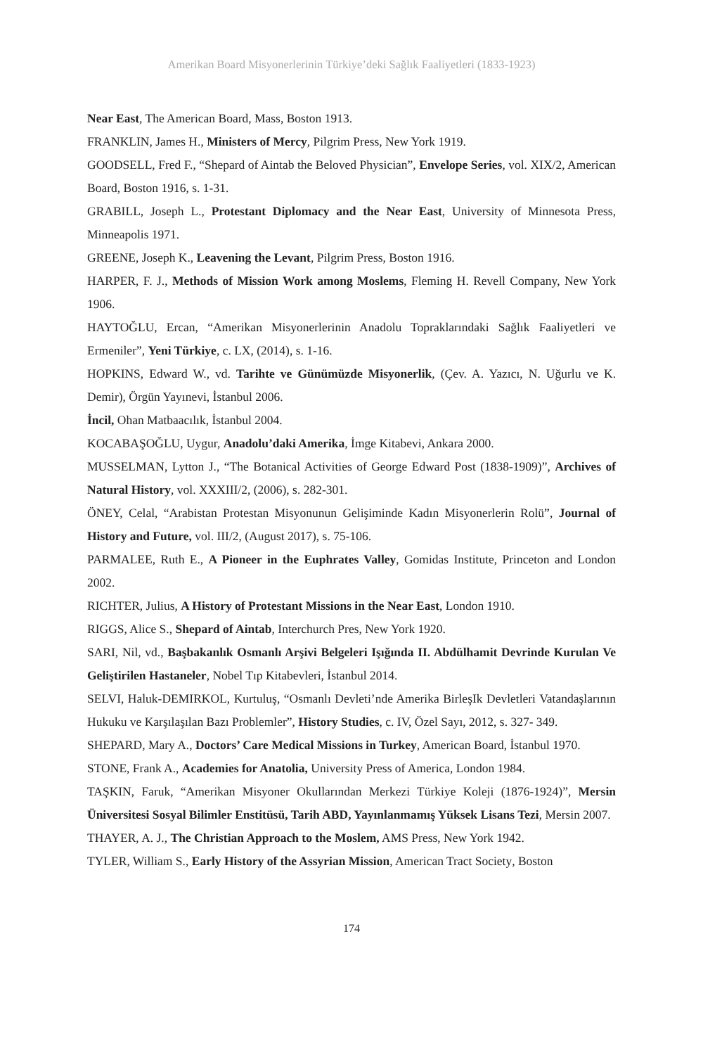Amerikan Board Misyonerlerinin Türkiye’deki Sağlık Faaliyetleri (1833-1923)
Near East, The American Board, Mass, Boston 1913.
FRANKLIN, James H., Ministers of Mercy, Pilgrim Press, New York 1919.
GOODSELL, Fred F., “Shepard of Aintab the Beloved Physician”, Envelope Series, vol. XIX/2, American Board, Boston 1916, s. 1-31.
GRABILL, Joseph L., Protestant Diplomacy and the Near East, University of Minnesota Press, Minneapolis 1971.
GREENE, Joseph K., Leavening the Levant, Pilgrim Press, Boston 1916.
HARPER, F. J., Methods of Mission Work among Moslems, Fleming H. Revell Company, New York 1906.
HAYTOĞLU, Ercan, “Amerikan Misyonerlerinin Anadolu Topraklarındaki Sağlık Faaliyetleri ve Ermeniler”, Yeni Türkiye, c. LX, (2014), s. 1-16.
HOPKINS, Edward W., vd. Tarihte ve Günümüzde Misyonerlik, (Çev. A. Yazıcı, N. Uğurlu ve K. Demir), Örgün Yayınevi, İstanbul 2006.
İncil, Ohan Matbaacılık, İstanbul 2004.
KOCABAŞOĞLU, Uygur, Anadolu’daki Amerika, İmge Kitabevi, Ankara 2000.
MUSSELMAN, Lytton J., “The Botanical Activities of George Edward Post (1838-1909)”, Archives of Natural History, vol. XXXIII/2, (2006), s. 282-301.
ÖNEY, Celal, “Arabistan Protestan Misyonunun Gelişiminde Kadın Misyonerlerin Rolü”, Journal of History and Future, vol. III/2, (August 2017), s. 75-106.
PARMALEE, Ruth E., A Pioneer in the Euphrates Valley, Gomidas Institute, Princeton and London 2002.
RICHTER, Julius, A History of Protestant Missions in the Near East, London 1910.
RIGGS, Alice S., Shepard of Aintab, Interchurch Pres, New York 1920.
SARI, Nil, vd., Başbakanlık Osmanlı Arşivi Belgeleri Işığında II. Abdülhamit Devrinde Kurulan Ve Geliştirilen Hastaneler, Nobel Tıp Kitabevleri, İstanbul 2014.
SELVI, Haluk-DEMIRKOL, Kurtuluş, “Osmanlı Devleti’nde Amerika BirleşIk Devletleri Vatandaşlarının Hukuku ve Karşılaşılan Bazı Problemler”, History Studies, c. IV, Özel Sayı, 2012, s. 327- 349.
SHEPARD, Mary A., Doctors’ Care Medical Missions in Turkey, American Board, İstanbul 1970.
STONE, Frank A., Academies for Anatolia, University Press of America, London 1984.
TAŞKIN, Faruk, “Amerikan Misyoner Okullarından Merkezi Türkiye Koleji (1876-1924)”, Mersin Üniversitesi Sosyal Bilimler Enstitüsü, Tarih ABD, Yayınlanmamış Yüksek Lisans Tezi, Mersin 2007.
THAYER, A. J., The Christian Approach to the Moslem, AMS Press, New York 1942.
TYLER, William S., Early History of the Assyrian Mission, American Tract Society, Boston
174